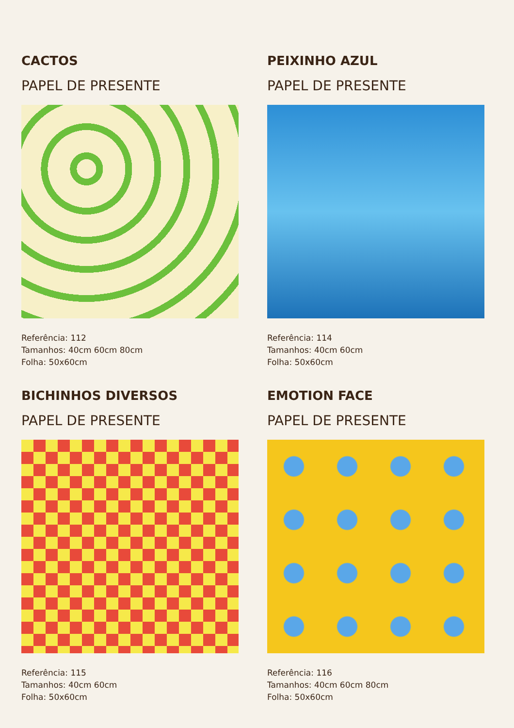CACTOS
PAPEL DE PRESENTE
Referência: 112
Tamanhos: 40cm 60cm 80cm
Folha: 50x60cm
PEIXINHO AZUL
PAPEL DE PRESENTE
Referência: 114
Tamanhos: 40cm 60cm
Folha: 50x60cm
BICHINHOS DIVERSOS
PAPEL DE PRESENTE
Referência: 115
Tamanhos: 40cm 60cm
Folha: 50x60cm
EMOTION FACE
PAPEL DE PRESENTE
Referência: 116
Tamanhos: 40cm 60cm 80cm
Folha: 50x60cm